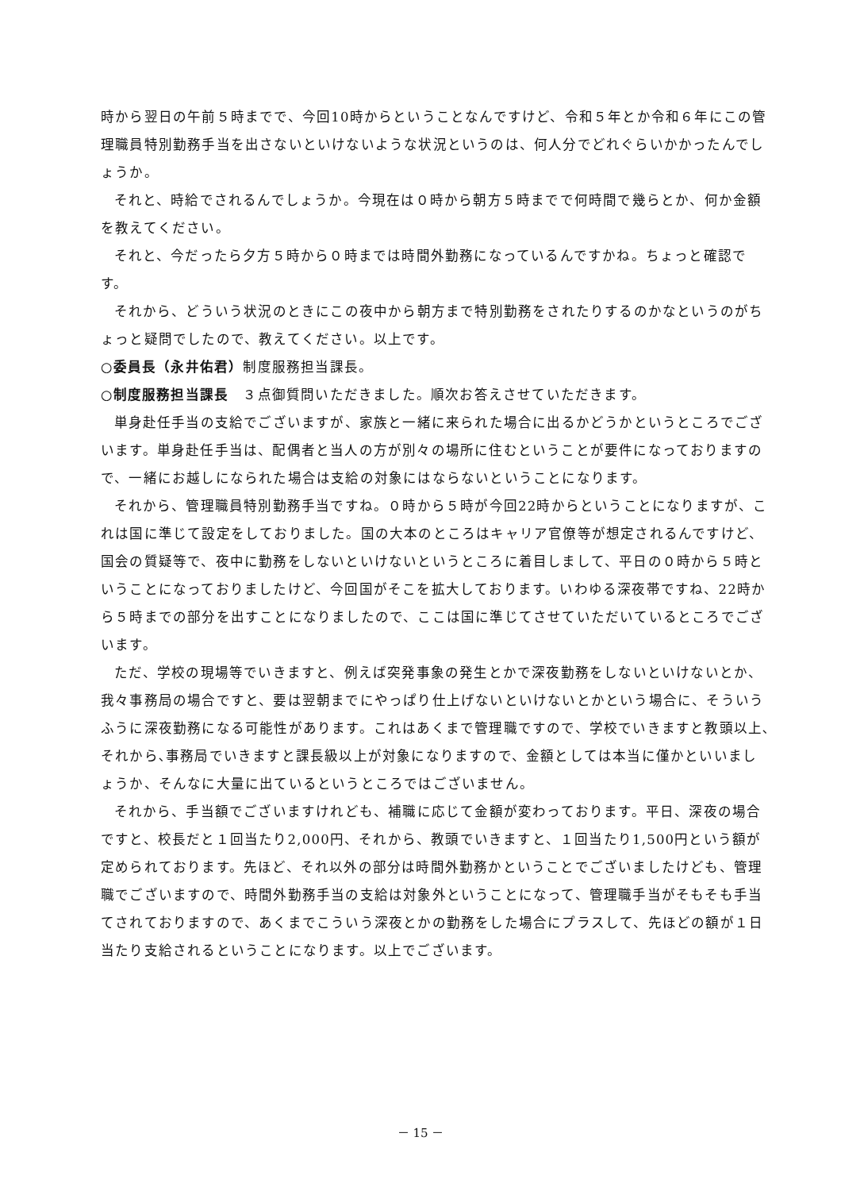時から翌日の午前５時までで、今回10時からということなんですけど、令和５年とか令和６年にこの管理職員特別勤務手当を出さないといけないような状況というのは、何人分でどれぐらいかかったんでしょうか。
それと、時給でされるんでしょうか。今現在は０時から朝方５時までで何時間で幾らとか、何か金額を教えてください。
それと、今だったら夕方５時から０時までは時間外勤務になっているんですかね。ちょっと確認です。
それから、どういう状況のときにこの夜中から朝方まで特別勤務をされたりするのかなというのがちょっと疑問でしたので、教えてください。以上です。
○委員長（永井佑君）制度服務担当課長。
○制度服務担当課長　３点御質問いただきました。順次お答えさせていただきます。
単身赴任手当の支給でございますが、家族と一緒に来られた場合に出るかどうかというところでございます。単身赴任手当は、配偶者と当人の方が別々の場所に住むということが要件になっておりますので、一緒にお越しになられた場合は支給の対象にはならないということになります。
それから、管理職員特別勤務手当ですね。０時から５時が今回22時からということになりますが、これは国に準じて設定をしておりました。国の大本のところはキャリア官僚等が想定されるんですけど、国会の質疑等で、夜中に勤務をしないといけないというところに着目しまして、平日の０時から５時ということになっておりましたけど、今回国がそこを拡大しております。いわゆる深夜帯ですね、22時から５時までの部分を出すことになりましたので、ここは国に準じてさせていただいているところでございます。
ただ、学校の現場等でいきますと、例えば突発事象の発生とかで深夜勤務をしないといけないとか、我々事務局の場合ですと、要は翌朝までにやっぱり仕上げないといけないとかという場合に、そういうふうに深夜勤務になる可能性があります。これはあくまで管理職ですので、学校でいきますと教頭以上､それから､事務局でいきますと課長級以上が対象になりますので、金額としては本当に僅かといいましょうか、そんなに大量に出ているというところではございません。
それから、手当額でございますけれども、補職に応じて金額が変わっております。平日、深夜の場合ですと、校長だと１回当たり2,000円、それから、教頭でいきますと、１回当たり1,500円という額が定められております。先ほど、それ以外の部分は時間外勤務かということでございましたけども、管理職でございますので、時間外勤務手当の支給は対象外ということになって、管理職手当がそもそも手当てされておりますので、あくまでこういう深夜とかの勤務をした場合にプラスして、先ほどの額が１日当たり支給されるということになります。以上でございます。
－ 15 －